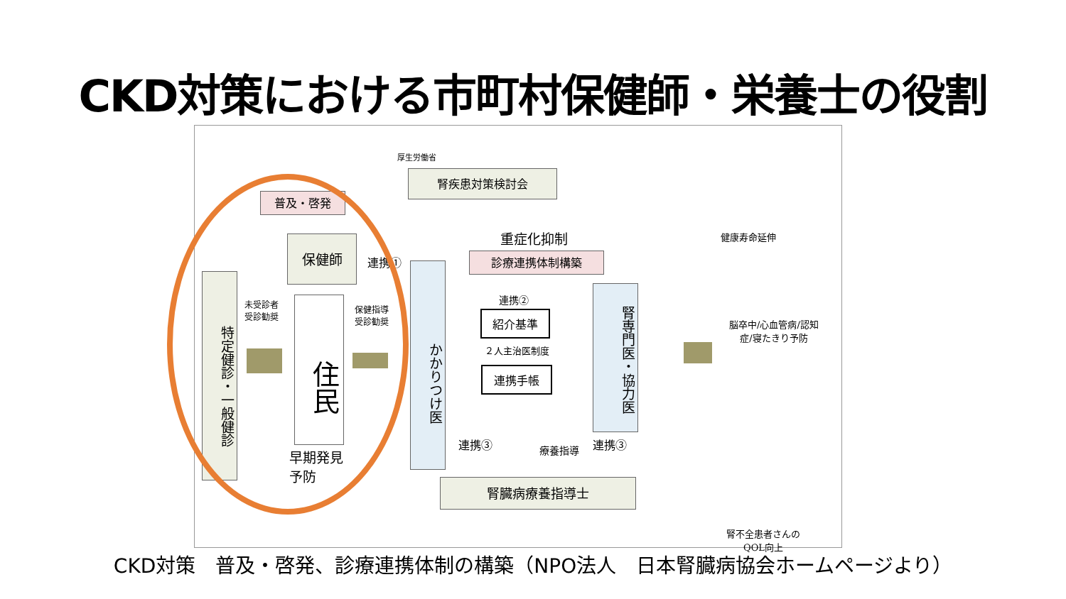CKD対策における市町村保健師・栄養士の役割
厚生労働省
腎疾患対策検討会
普及・啓発
重症化抑制
診療連携体制構築
保健師
連携①
特定健診・一般健診
未受診者
受診勧奨
住民
保健指導
受診勧奨
早期発見
予防
かかりつけ医
連携②
紹介基準
２人主治医制度
連携手帳
腎専門医・協力医
連携③ 療養指導 連携③
腎臓病療養指導士
健康寿命延伸
脳卒中/心血管病/認知
症/寝たきり予防
腎不全患者さんの
QOL向上
CKD対策　普及・啓発、診療連携体制の構築（NPO法人　日本腎臓病協会ホームページより）